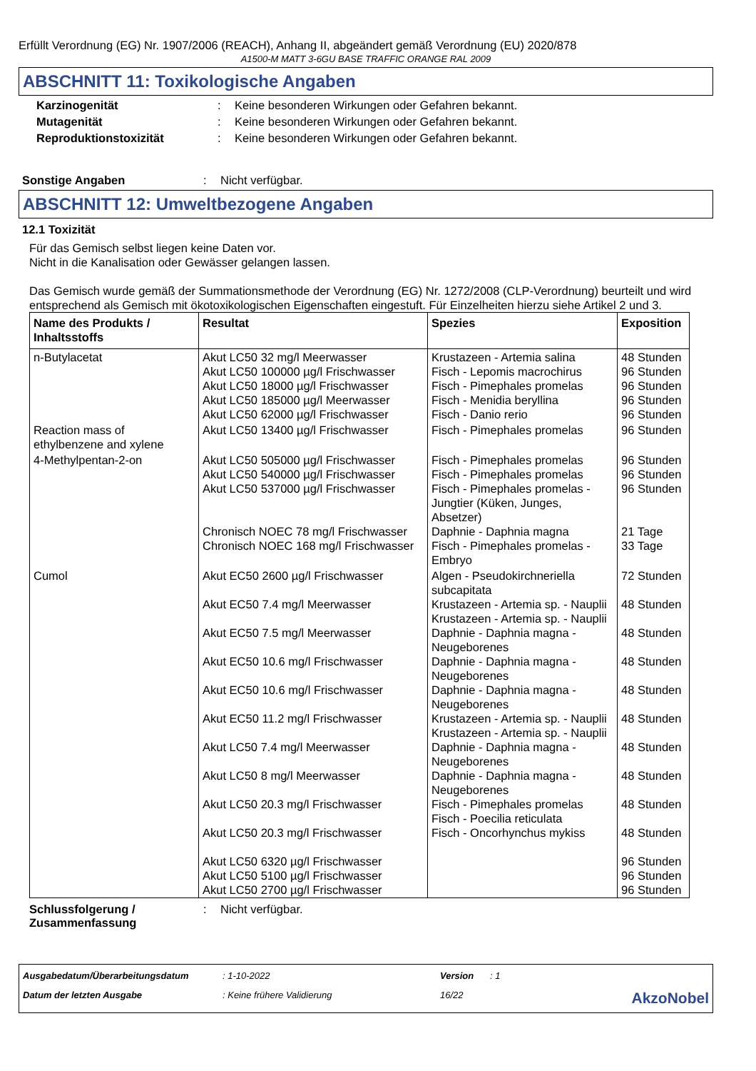Erfüllt Verordnung (EG) Nr. 1907/2006 (REACH), Anhang II, abgeändert gemäß Verordnung (EU) 2020/878
A1500-M MATT 3-6GU BASE TRAFFIC ORANGE RAL 2009
ABSCHNITT 11: Toxikologische Angaben
Karzinogenität : Keine besonderen Wirkungen oder Gefahren bekannt.
Mutagenität : Keine besonderen Wirkungen oder Gefahren bekannt.
Reproduktionstoxizität : Keine besonderen Wirkungen oder Gefahren bekannt.
Sonstige Angaben : Nicht verfügbar.
ABSCHNITT 12: Umweltbezogene Angaben
12.1 Toxizität
Für das Gemisch selbst liegen keine Daten vor.
Nicht in die Kanalisation oder Gewässer gelangen lassen.
Das Gemisch wurde gemäß der Summationsmethode der Verordnung (EG) Nr. 1272/2008 (CLP-Verordnung) beurteilt und wird entsprechend als Gemisch mit ökotoxikologischen Eigenschaften eingestuft. Für Einzelheiten hierzu siehe Artikel 2 und 3.
| Name des Produkts / Inhaltsstoffs | Resultat | Spezies | Exposition |
| --- | --- | --- | --- |
| n-Butylacetat | Akut LC50 32 mg/l Meerwasser Akut LC50 100000 µg/l Frischwasser Akut LC50 18000 µg/l Frischwasser Akut LC50 185000 µg/l Meerwasser Akut LC50 62000 µg/l Frischwasser | Krustazeen - Artemia salina Fisch - Lepomis macrochirus Fisch - Pimephales promelas Fisch - Menidia beryllina Fisch - Danio rerio | 48 Stunden 96 Stunden 96 Stunden 96 Stunden 96 Stunden |
| Reaction mass of ethylbenzene and xylene | Akut LC50 13400 µg/l Frischwasser | Fisch - Pimephales promelas | 96 Stunden |
| 4-Methylpentan-2-on | Akut LC50 505000 µg/l Frischwasser Akut LC50 540000 µg/l Frischwasser Akut LC50 537000 µg/l Frischwasser Chronisch NOEC 78 mg/l Frischwasser Chronisch NOEC 168 mg/l Frischwasser | Fisch - Pimephales promelas Fisch - Pimephales promelas Fisch - Pimephales promelas - Jungtier (Küken, Junges, Absetzer) Daphnie - Daphnia magna Fisch - Pimephales promelas - Embryo | 96 Stunden 96 Stunden 96 Stunden 21 Tage 33 Tage |
| Cumol | Akut EC50 2600 µg/l Frischwasser Akut EC50 7.4 mg/l Meerwasser Akut EC50 7.5 mg/l Meerwasser Akut EC50 10.6 mg/l Frischwasser Akut EC50 10.6 mg/l Frischwasser Akut EC50 11.2 mg/l Frischwasser Akut LC50 7.4 mg/l Meerwasser Akut LC50 8 mg/l Meerwasser Akut LC50 20.3 mg/l Frischwasser Akut LC50 20.3 mg/l Frischwasser Akut LC50 6320 µg/l Frischwasser Akut LC50 5100 µg/l Frischwasser Akut LC50 2700 µg/l Frischwasser | Algen - Pseudokirchneriella subcapitata Krustazeen - Artemia sp. - Nauplii Krustazeen - Artemia sp. - Nauplii Daphnie - Daphnia magna - Neugeborenes Daphnie - Daphnia magna - Neugeborenes Daphnie - Daphnia magna - Neugeborenes Krustazeen - Artemia sp. - Nauplii Krustazeen - Artemia sp. - Nauplii Daphnie - Daphnia magna - Neugeborenes Daphnie - Daphnia magna - Neugeborenes Fisch - Pimephales promelas Fisch - Poecilia reticulata Fisch - Oncorhynchus mykiss | 72 Stunden 48 Stunden 48 Stunden 48 Stunden 48 Stunden 48 Stunden 48 Stunden 48 Stunden 48 Stunden 48 Stunden 96 Stunden 96 Stunden 96 Stunden |
Schlussfolgerung / Zusammenfassung
: Nicht verfügbar.
Ausgabedatum/Überarbeitungsdatum
: 1-10-2022
Version
: 1
Datum der letzten Ausgabe
: Keine frühere Validierung
16/22
AkzoNobel